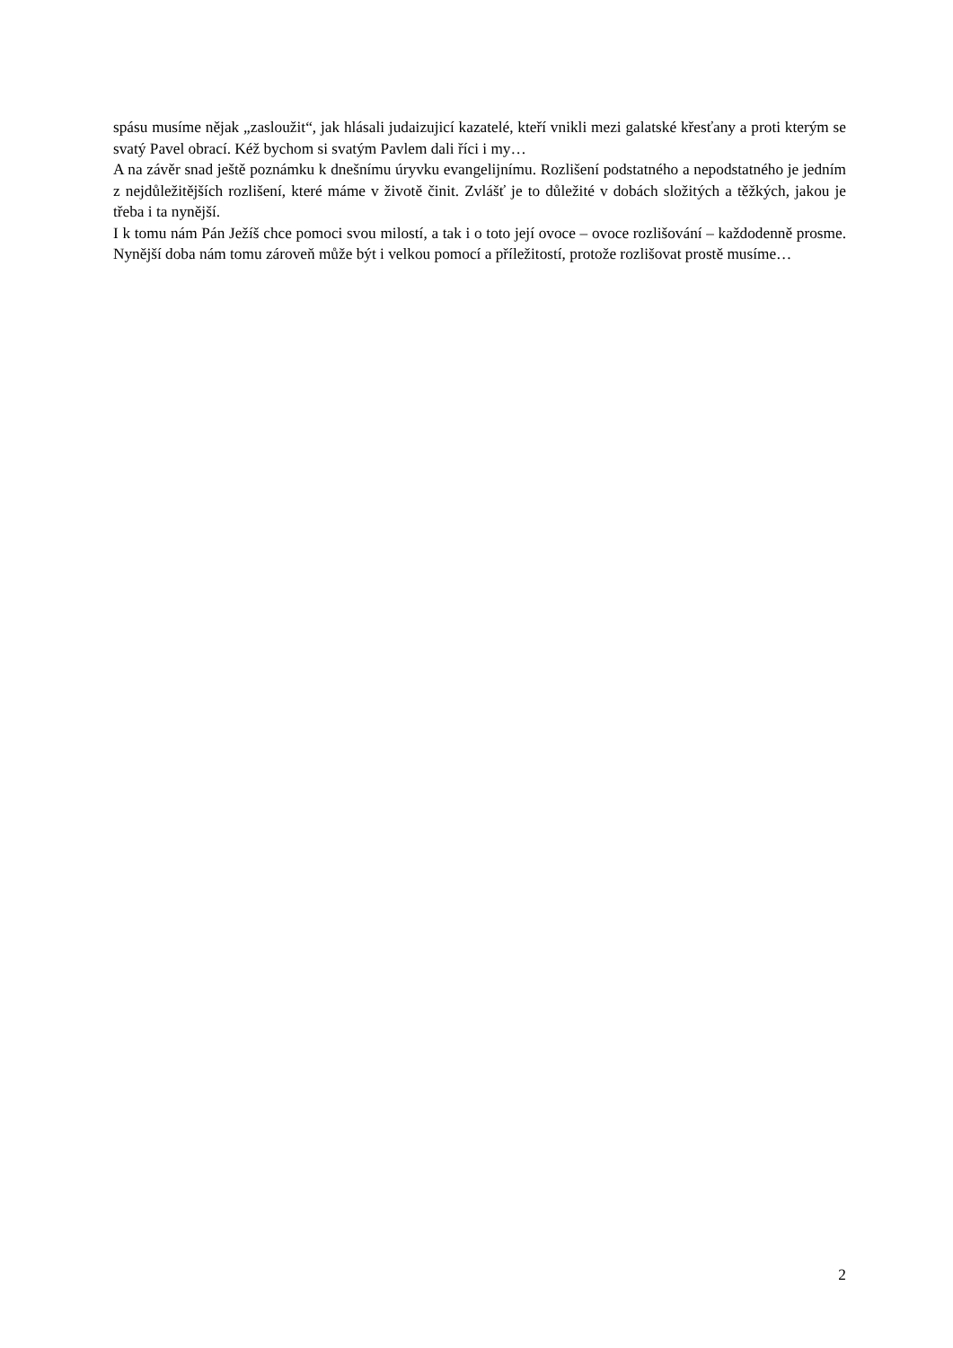spásu musíme nějak „zasloužit“, jak hlásali judaizujicí kazatelé, kteří vnikli mezi galatské křesťany a proti kterým se svatý Pavel obrací. Kéž bychom si svatým Pavlem dali říci i my…
A na závěr snad ještě poznámku k dnešnímu úryvku evangelijnímu. Rozlišení podstatného a nepodstatného je jedním z nejdůležitějších rozlišení, které máme v životě činit. Zvlášť je to důležité v dobách složitých a těžkých, jakou je třeba i ta nynější.
I k tomu nám Pán Ježíš chce pomoci svou milostí, a tak i o toto její ovoce – ovoce rozlišování – každodenně prosme. Nynější doba nám tomu zároveň může být i velkou pomocí a příležitostí, protože rozlišovat prostě musíme…
2